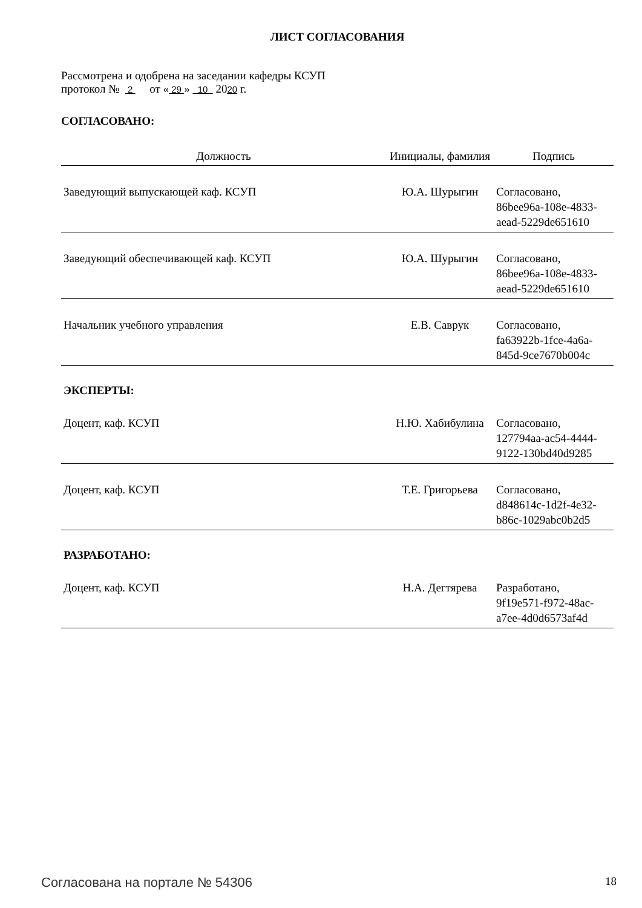ЛИСТ СОГЛАСОВАНИЯ
Рассмотрена и одобрена на заседании кафедры КСУП
протокол № 2 от « 29 » 10 2020 г.
СОГЛАСОВАНО:
| Должность | Инициалы, фамилия | Подпись |
| --- | --- | --- |
| Заведующий выпускающей каф. КСУП | Ю.А. Шурыгин | Согласовано, 86bee96a-108e-4833- aead-5229de651610 |
| Заведующий обеспечивающей каф. КСУП | Ю.А. Шурыгин | Согласовано, 86bee96a-108e-4833- aead-5229de651610 |
| Начальник учебного управления | Е.В. Саврук | Согласовано, fa63922b-1fce-4a6a- 845d-9ce7670b004c |
ЭКСПЕРТЫ:
| Доцент, каф. КСУП | Н.Ю. Хабибулина | Согласовано, 127794aa-ac54-4444- 9122-130bd40d9285 |
| Доцент, каф. КСУП | Т.Е. Григорьева | Согласовано, d848614c-1d2f-4e32- b86c-1029abc0b2d5 |
РАЗРАБОТАНО:
| Доцент, каф. КСУП | Н.А. Дегтярева | Разработано, 9f19e571-f972-48ac- a7ee-4d0d6573af4d |
Согласована на портале № 54306 18